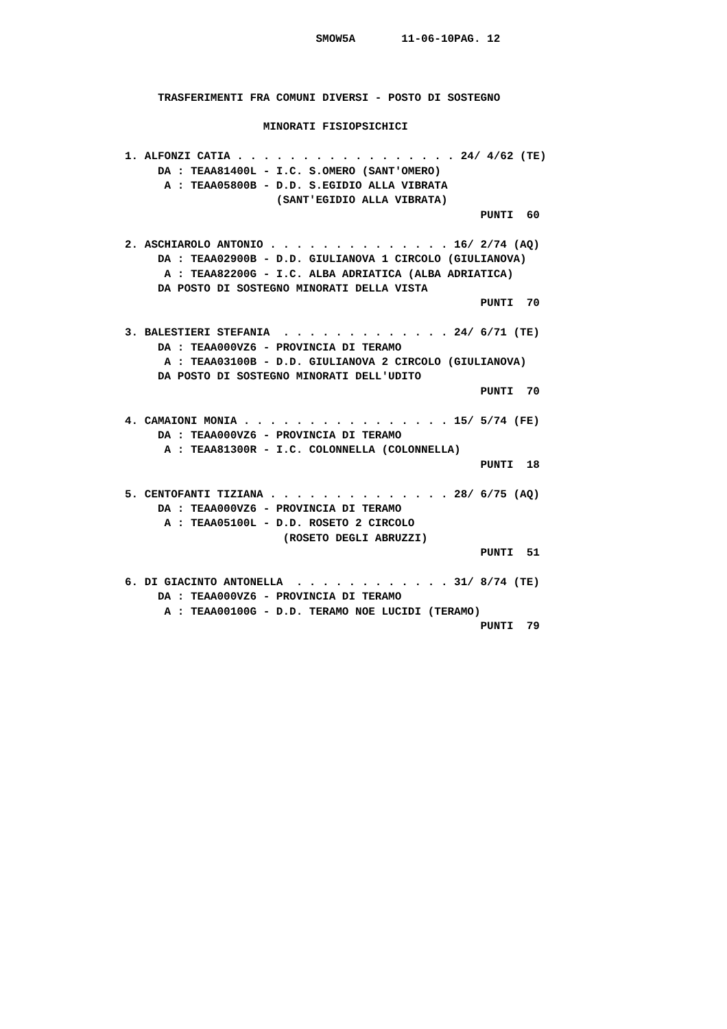SMOW5A       11-06-10PAG. 12



     TRASFERIMENTI FRA COMUNI DIVERSI - POSTO DI SOSTEGNO

                     MINORATI FISIOPSICHICI

1. ALFONZI CATIA . . . . . . . . . . . . . . . . . 24/ 4/62 (TE)
     DA : TEAA81400L - I.C. S.OMERO (SANT'OMERO)
      A : TEAA05800B - D.D. S.EGIDIO ALLA VIBRATA
                       (SANT'EGIDIO ALLA VIBRATA)
                                                      PUNTI  60

2. ASCHIAROLO ANTONIO . . . . . . . . . . . . . . 16/ 2/74 (AQ)
     DA : TEAA02900B - D.D. GIULIANOVA 1 CIRCOLO (GIULIANOVA)
      A : TEAA82200G - I.C. ALBA ADRIATICA (ALBA ADRIATICA)
     DA POSTO DI SOSTEGNO MINORATI DELLA VISTA
                                                      PUNTI  70

3. BALESTIERI STEFANIA  . . . . . . . . . . . . . 24/ 6/71 (TE)
     DA : TEAA000VZ6 - PROVINCIA DI TERAMO
      A : TEAA03100B - D.D. GIULIANOVA 2 CIRCOLO (GIULIANOVA)
     DA POSTO DI SOSTEGNO MINORATI DELL'UDITO
                                                      PUNTI  70

4. CAMAIONI MONIA . . . . . . . . . . . . . . . . 15/ 5/74 (FE)
     DA : TEAA000VZ6 - PROVINCIA DI TERAMO
      A : TEAA81300R - I.C. COLONNELLA (COLONNELLA)
                                                      PUNTI  18

5. CENTOFANTI TIZIANA . . . . . . . . . . . . . . 28/ 6/75 (AQ)
     DA : TEAA000VZ6 - PROVINCIA DI TERAMO
      A : TEAA05100L - D.D. ROSETO 2 CIRCOLO
                        (ROSETO DEGLI ABRUZZI)
                                                      PUNTI  51

6. DI GIACINTO ANTONELLA  . . . . . . . . . . . . 31/ 8/74 (TE)
     DA : TEAA000VZ6 - PROVINCIA DI TERAMO
      A : TEAA00100G - D.D. TERAMO NOE LUCIDI (TERAMO)
                                                      PUNTI  79